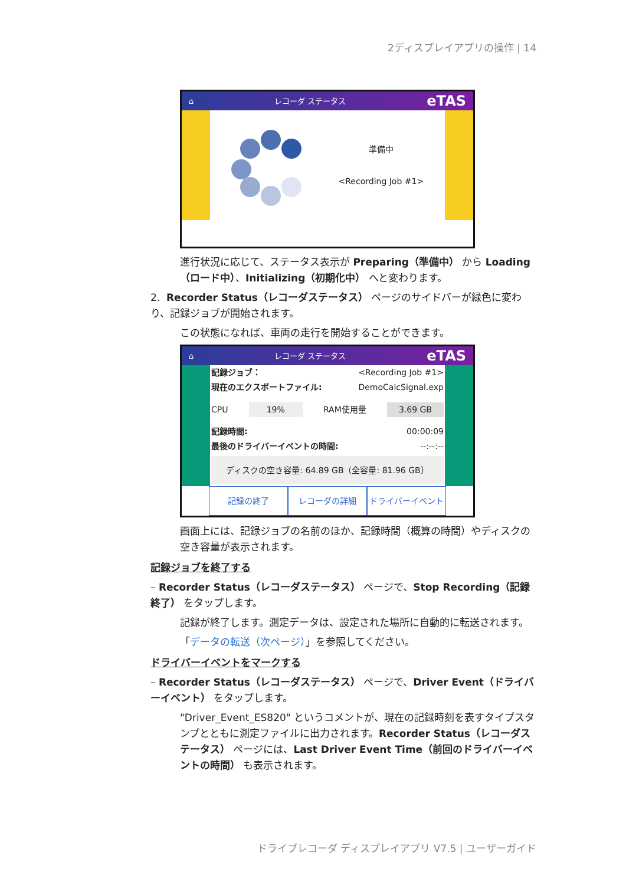2ディスプレイアプリの操作 | 14
⌂ レコーダ ステータス eTAS
準備中
<Recording Job #1>
進行状況に応じて、ステータス表示が Preparing（準備中） から Loading（ロード中）、Initializing（初期化中） へと変わります。
2. Recorder Status（レコーダステータス） ページのサイドバーが緑色に変わり、記録ジョブが開始されます。
この状態になれば、車両の走行を開始することができます。
⌂ レコーダ ステータス eTAS
記録ジョブ： <Recording Job #1>
現在のエクスポートファイル: DemoCalcSignal.exp
CPU 19% RAM使用量 3.69 GB
記録時間: 00:00:09
最後のドライバーイベントの時間: --:--:--
ディスクの空き容量: 64.89 GB（全容量: 81.96 GB）
記録の終了 レコーダの詳細 ドライバーイベント
画面上には、記録ジョブの名前のほか、記録時間（概算の時間）やディスクの空き容量が表示されます。
記録ジョブを終了する
– Recorder Status（レコーダステータス） ページで、Stop Recording（記録終了） をタップします。
記録が終了します。測定データは、設定された場所に自動的に転送されます。
「データの転送（次ページ）」を参照してください。
ドライバーイベントをマークする
– Recorder Status（レコーダステータス） ページで、Driver Event（ドライバーイベント） をタップします。
"Driver_Event_ES820" というコメントが、現在の記録時刻を表すタイプスタンプとともに測定ファイルに出力されます。Recorder Status（レコーダステータス） ページには、Last Driver Event Time（前回のドライバーイベントの時間） も表示されます。
ドライブレコーダ ディスプレイアプリ V7.5 | ユーザーガイド